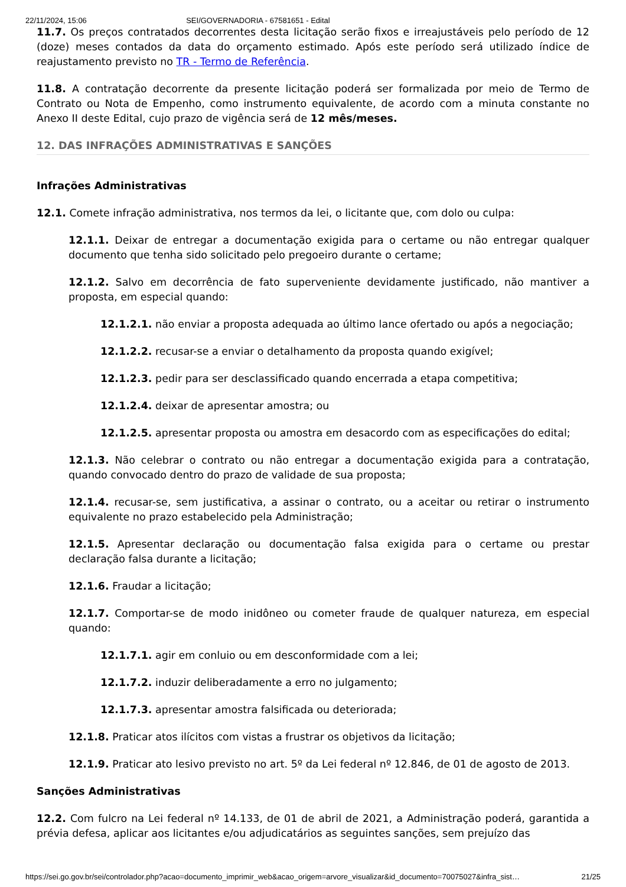22/11/2024, 15:06 SEI/GOVERNADORIA - 67581651 - Edital
11.7. Os preços contratados decorrentes desta licitação serão fixos e irreajustáveis pelo período de 12 (doze) meses contados da data do orçamento estimado. Após este período será utilizado índice de reajustamento previsto no TR - Termo de Referência.
11.8. A contratação decorrente da presente licitação poderá ser formalizada por meio de Termo de Contrato ou Nota de Empenho, como instrumento equivalente, de acordo com a minuta constante no Anexo II deste Edital, cujo prazo de vigência será de 12 mês/meses.
12. DAS INFRAÇÕES ADMINISTRATIVAS E SANÇÕES
Infrações Administrativas
12.1. Comete infração administrativa, nos termos da lei, o licitante que, com dolo ou culpa:
12.1.1. Deixar de entregar a documentação exigida para o certame ou não entregar qualquer documento que tenha sido solicitado pelo pregoeiro durante o certame;
12.1.2. Salvo em decorrência de fato superveniente devidamente justificado, não mantiver a proposta, em especial quando:
12.1.2.1. não enviar a proposta adequada ao último lance ofertado ou após a negociação;
12.1.2.2. recusar-se a enviar o detalhamento da proposta quando exigível;
12.1.2.3. pedir para ser desclassificado quando encerrada a etapa competitiva;
12.1.2.4. deixar de apresentar amostra; ou
12.1.2.5. apresentar proposta ou amostra em desacordo com as especificações do edital;
12.1.3. Não celebrar o contrato ou não entregar a documentação exigida para a contratação, quando convocado dentro do prazo de validade de sua proposta;
12.1.4. recusar-se, sem justificativa, a assinar o contrato, ou a aceitar ou retirar o instrumento equivalente no prazo estabelecido pela Administração;
12.1.5. Apresentar declaração ou documentação falsa exigida para o certame ou prestar declaração falsa durante a licitação;
12.1.6. Fraudar a licitação;
12.1.7. Comportar-se de modo inidôneo ou cometer fraude de qualquer natureza, em especial quando:
12.1.7.1. agir em conluio ou em desconformidade com a lei;
12.1.7.2. induzir deliberadamente a erro no julgamento;
12.1.7.3. apresentar amostra falsificada ou deteriorada;
12.1.8. Praticar atos ilícitos com vistas a frustrar os objetivos da licitação;
12.1.9. Praticar ato lesivo previsto no art. 5º da Lei federal nº 12.846, de 01 de agosto de 2013.
Sanções Administrativas
12.2. Com fulcro na Lei federal nº 14.133, de 01 de abril de 2021, a Administração poderá, garantida a prévia defesa, aplicar aos licitantes e/ou adjudicatários as seguintes sanções, sem prejuízo das
https://sei.go.gov.br/sei/controlador.php?acao=documento_imprimir_web&acao_origem=arvore_visualizar&id_documento=70075027&infra_sist… 21/25